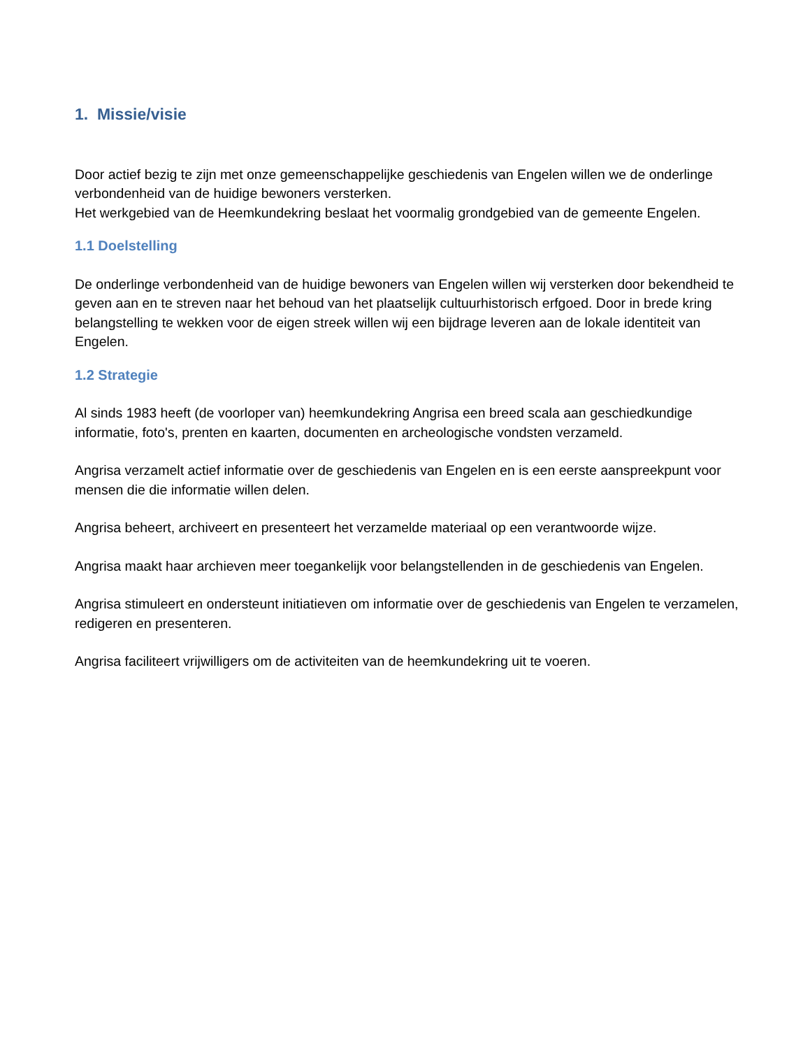1. Missie/visie
Door actief bezig te zijn met onze gemeenschappelijke geschiedenis van Engelen willen we de onderlinge verbondenheid van de huidige bewoners versterken.
Het werkgebied van de Heemkundekring beslaat het voormalig grondgebied van de gemeente Engelen.
1.1 Doelstelling
De onderlinge verbondenheid van de huidige bewoners van Engelen willen wij versterken door bekendheid te geven aan en te streven naar het behoud van het plaatselijk cultuurhistorisch erfgoed. Door in brede kring belangstelling te wekken voor de eigen streek willen wij een bijdrage leveren aan de lokale identiteit van Engelen.
1.2 Strategie
Al sinds 1983 heeft (de voorloper van) heemkundekring Angrisa een breed scala aan geschiedkundige informatie, foto's, prenten en kaarten, documenten en archeologische vondsten verzameld.
Angrisa verzamelt actief informatie over de geschiedenis van Engelen en is een eerste aanspreekpunt voor mensen die die informatie willen delen.
Angrisa beheert, archiveert en presenteert het verzamelde materiaal op een verantwoorde wijze.
Angrisa maakt haar archieven meer toegankelijk voor belangstellenden in de geschiedenis van Engelen.
Angrisa stimuleert en ondersteunt initiatieven om informatie over de geschiedenis van Engelen te verzamelen, redigeren en presenteren.
Angrisa faciliteert vrijwilligers om de activiteiten van de heemkundekring uit te voeren.